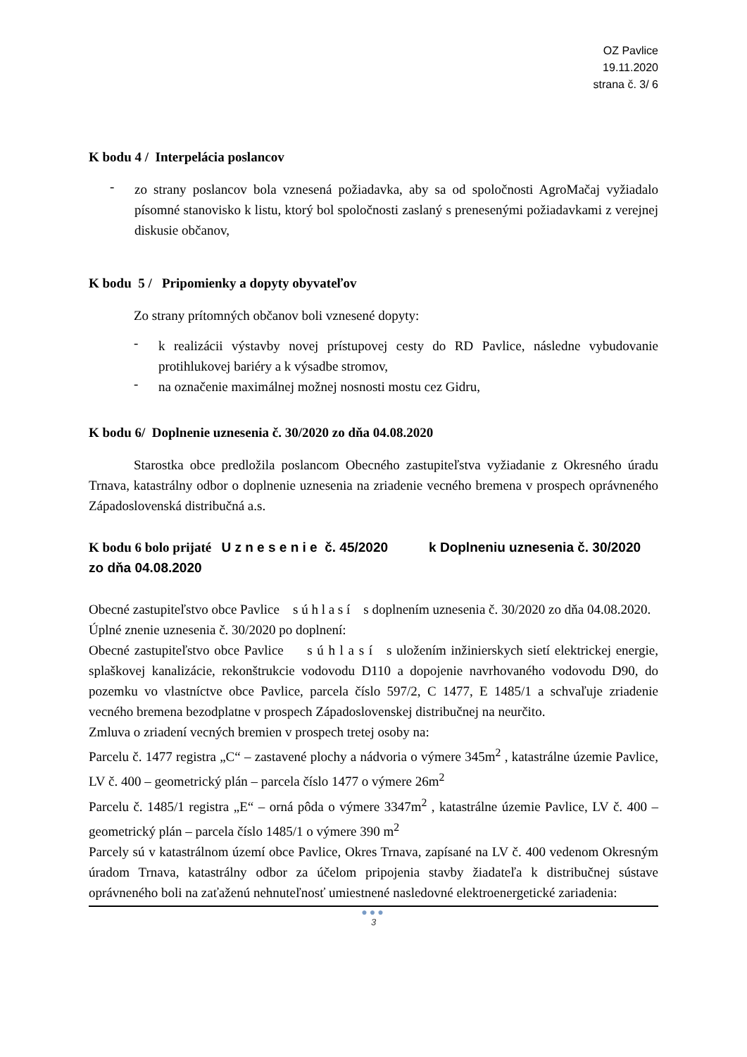OZ Pavlice
19.11.2020
strana č. 3/ 6
K bodu 4 / Interpelácia poslancov
-
zo strany poslancov bola vznesená požiadavka, aby sa od spoločnosti AgroMačaj vyžiadalo písomné stanovisko k listu, ktorý bol spoločnosti zaslaný s prenesenými požiadavkami z verejnej diskusie občanov,
K bodu 5 / Pripomienky a dopyty obyvateľov
Zo strany prítomných občanov boli vznesené dopyty:
-
k realizácii výstavby novej prístupovej cesty do RD Pavlice, následne vybudovanie protihlukovej bariéry a k výsadbe stromov,
-
na označenie maximálnej možnej nosnosti mostu cez Gidru,
K bodu 6/ Doplnenie uznesenia č. 30/2020 zo dňa 04.08.2020
Starostka obce predložila poslancom Obecného zastupiteľstva vyžiadanie z Okresného úradu Trnava, katastrálny odbor o doplnenie uznesenia na zriadenie vecného bremena v prospech oprávneného Západoslovenská distribučná a.s.
K bodu 6 bolo prijaté U z n e s e n i e č. 45/2020 k Doplneniu uznesenia č. 30/2020 zo dňa 04.08.2020
Obecné zastupiteľstvo obce Pavlice s ú h l a s í s doplnením uznesenia č. 30/2020 zo dňa 04.08.2020.
Úplné znenie uznesenia č. 30/2020 po doplnení:
Obecné zastupiteľstvo obce Pavlice s ú h l a s í s uložením inžinierskych sietí elektrickej energie, splaškovej kanalizácie, rekonštrukcie vodovodu D110 a dopojenie navrhovaného vodovodu D90, do pozemku vo vlastníctve obce Pavlice, parcela číslo 597/2, C 1477, E 1485/1 a schvaľuje zriadenie vecného bremena bezodplatne v prospech Západoslovenskej distribučnej na neurčito.
Zmluva o zriadení vecných bremien v prospech tretej osoby na:
Parcelu č. 1477 registra „C“ – zastavené plochy a nádvoria o výmere 345m<sup>2</sup> , katastrálne územie Pavlice, LV č. 400 – geometrický plán – parcela číslo 1477 o výmere 26m<sup>2</sup>
Parcelu č. 1485/1 registra „E“ – orná pôda o výmere 3347m<sup>2</sup> , katastrálne územie Pavlice, LV č. 400 – geometrický plán – parcela číslo 1485/1 o výmere 390 m<sup>2</sup>
Parcely sú v katastrálnom území obce Pavlice, Okres Trnava, zapísané na LV č. 400 vedenom Okresným úradom Trnava, katastrálny odbor za účelom pripojenia stavby žiadateľa k distribučnej sústave oprávneného boli na zaťaženú nehnuteľnosť umiestnené nasledovné elektroenergetické zariadenia:
●●●
3